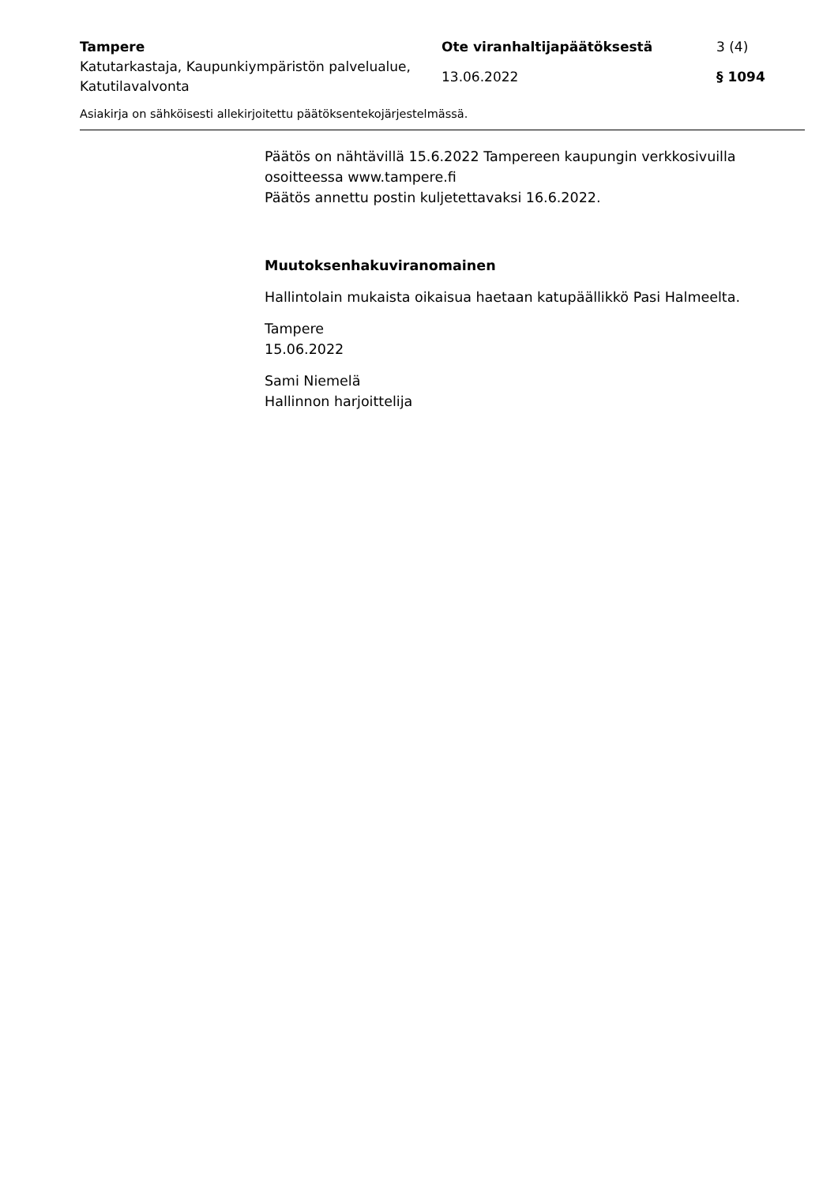Tampere Ote viranhaltijapäätöksestä 3 (4)
Katutarkastaja, Kaupunkiympäristön palvelualue, Katutilavalvonta
13.06.2022 § 1094
Asiakirja on sähköisesti allekirjoitettu päätöksentekojärjestelmässä.
Päätös on nähtävillä 15.6.2022 Tampereen kaupungin verkkosivuilla osoitteessa www.tampere.fi
Päätös annettu postin kuljetettavaksi 16.6.2022.
Muutoksenhakuviranomainen
Hallintolain mukaista oikaisua haetaan katupäällikkö Pasi Halmeelta.
Tampere
15.06.2022
Sami Niemelä
Hallinnon harjoittelija